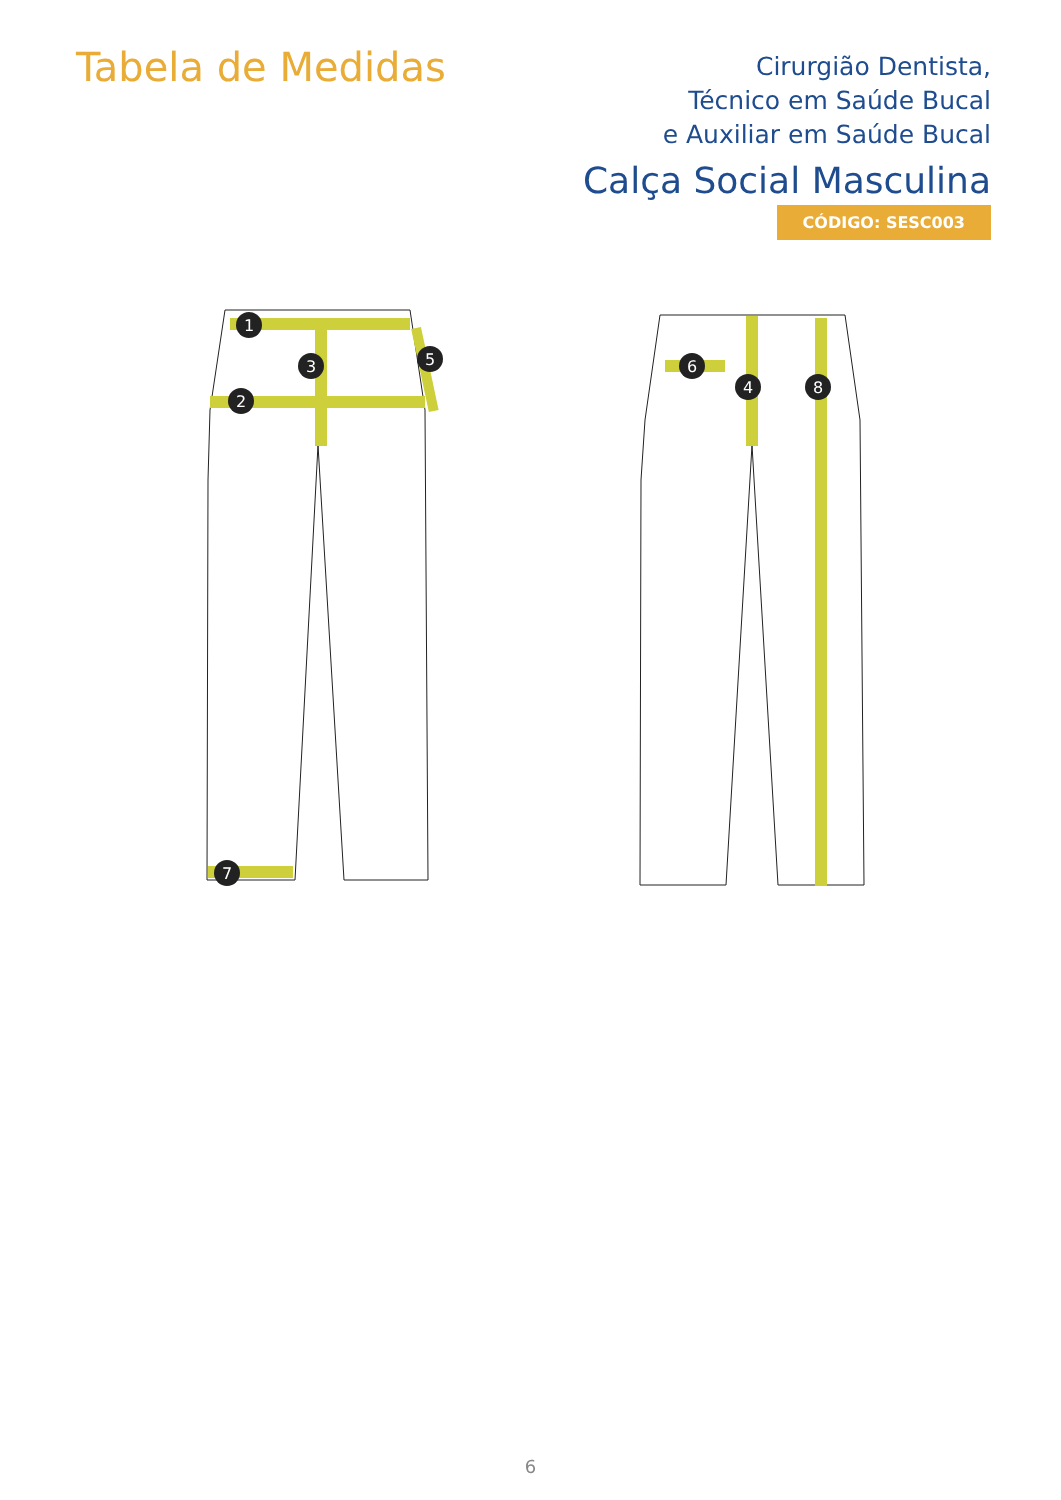Tabela de Medidas
Cirurgião Dentista,
Técnico em Saúde Bucal
e Auxiliar em Saúde Bucal
Calça Social Masculina
CÓDIGO: SESC003
1
2
3
5
7
6
4
8
6